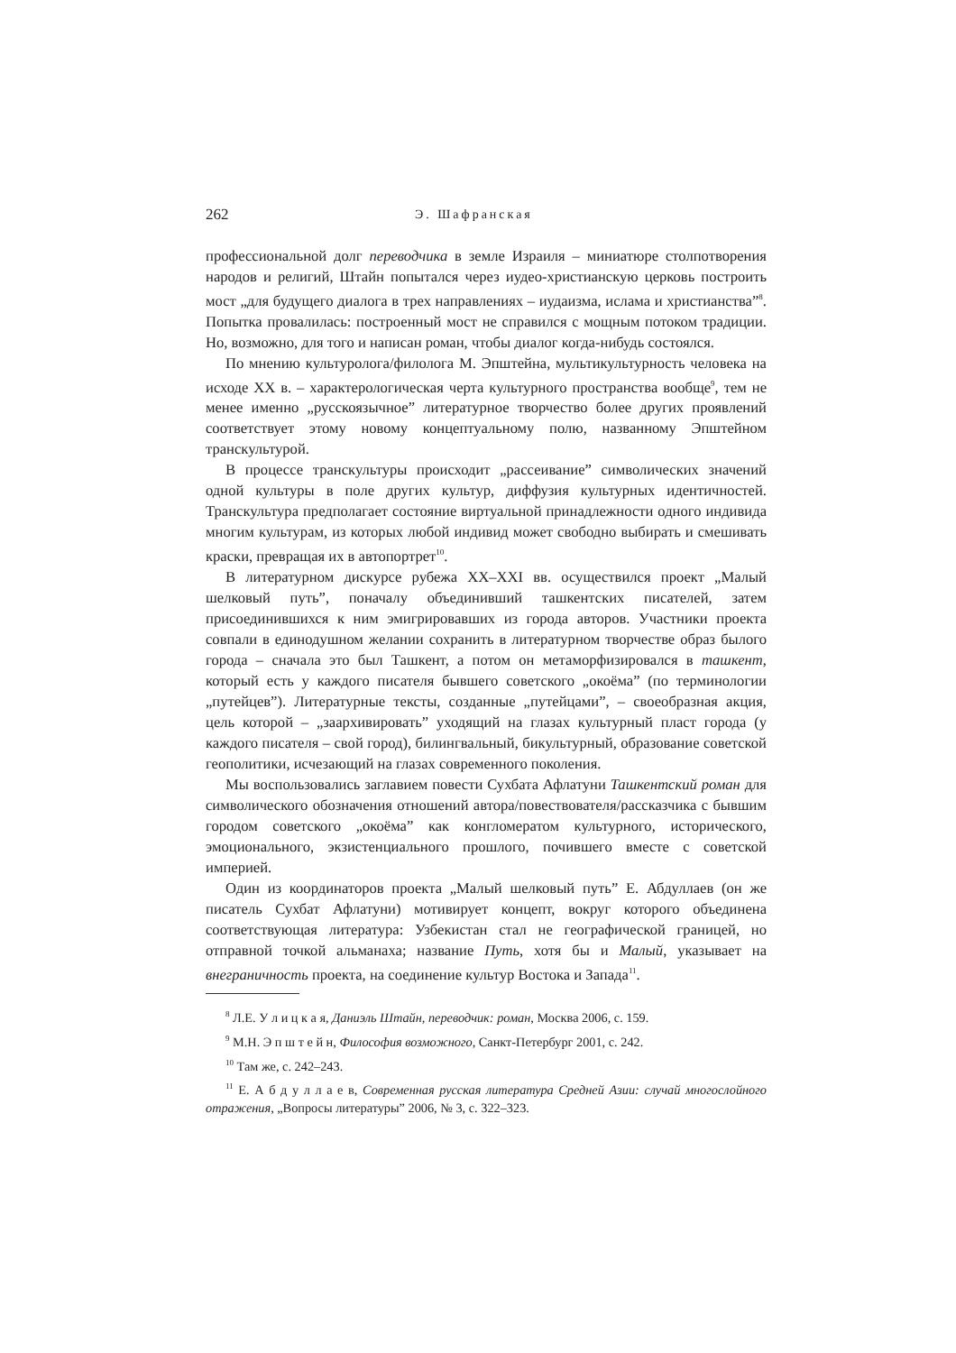262 Э. Шафранская
профессиональной долг переводчика в земле Израиля – миниатюре столпотворения народов и религий, Штайн попытался через иудео-христианскую церковь построить мост „для будущего диалога в трех направлениях – иудаизма, ислама и христианства”<sup>8</sup>. Попытка провалилась: построенный мост не справился с мощным потоком традиции. Но, возможно, для того и написан роман, чтобы диалог когда-нибудь состоялся.
По мнению культуролога/филолога М. Эпштейна, мультикультурность человека на исходе XX в. – характерологическая черта культурного пространства вообще<sup>9</sup>, тем не менее именно „русскоязычное” литературное творчество более других проявлений соответствует этому новому концептуальному полю, названному Эпштейном транскультурой.
В процессе транскультуры происходит „рассеивание” символических значений одной культуры в поле других культур, диффузия культурных идентичностей. Транскультура предполагает состояние виртуальной принадлежности одного индивида многим культурам, из которых любой индивид может свободно выбирать и смешивать краски, превращая их в автопортрет<sup>10</sup>.
В литературном дискурсе рубежа XX–XXI вв. осуществился проект „Малый шелковый путь”, поначалу объединивший ташкентских писателей, затем присоединившихся к ним эмигрировавших из города авторов. Участники проекта совпали в единодушном желании сохранить в литературном творчестве образ былого города – сначала это был Ташкент, а потом он метаморфизировался в ташкент, который есть у каждого писателя бывшего советского „окоёма” (по терминологии „путейцев”). Литературные тексты, созданные „путейцами”, – своеобразная акция, цель которой – „заархивировать” уходящий на глазах культурный пласт города (у каждого писателя – свой город), билингвальный, бикультурный, образование советской геополитики, исчезающий на глазах современного поколения.
Мы воспользовались заглавием повести Сухбата Афлатуни Ташкентский роман для символического обозначения отношений автора/повествователя/рассказчика с бывшим городом советского „окоёма” как конгломератом культурного, исторического, эмоционального, экзистенциального прошлого, почившего вместе с советской империей.
Один из координаторов проекта „Малый шелковый путь” Е. Абдуллаев (он же писатель Сухбат Афлатуни) мотивирует концепт, вокруг которого объединена соответствующая литература: Узбекистан стал не географической границей, но отправной точкой альманаха; название Путь, хотя бы и Малый, указывает на внеграничность проекта, на соединение культур Востока и Запада<sup>11</sup>.
<sup>8</sup> Л.Е. У л и ц к а я, Даниэль Штайн, переводчик: роман, Москва 2006, с. 159.
<sup>9</sup> М.Н. Э п ш т е й н, Философия возможного, Санкт-Петербург 2001, с. 242.
<sup>10</sup> Там же, с. 242–243.
<sup>11</sup> Е. А б д у л л а е в, Современная русская литература Средней Азии: случай многослойного отражения, „Вопросы литературы” 2006, № 3, с. 322–323.